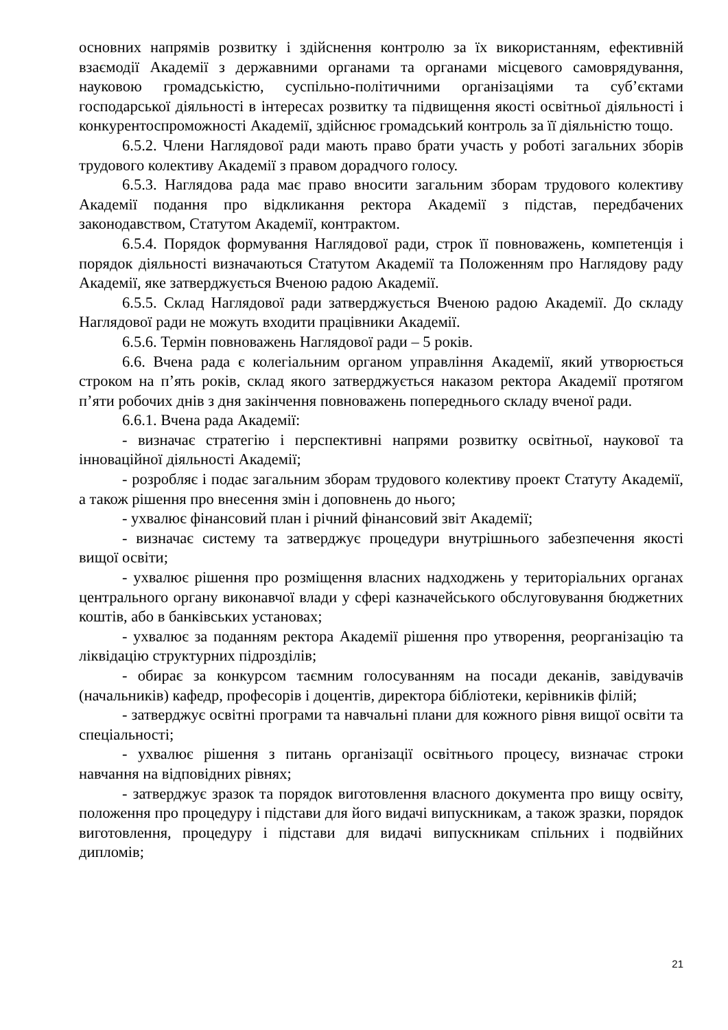основних напрямів розвитку і здійснення контролю за їх використанням, ефективній взаємодії Академії з державними органами та органами місцевого самоврядування, науковою громадськістю, суспільно-політичними організаціями та суб’єктами господарської діяльності в інтересах розвитку та підвищення якості освітньої діяльності і конкурентоспроможності Академії, здійснює громадський контроль за її діяльністю тощо.
6.5.2. Члени Наглядової ради мають право брати участь у роботі загальних зборів трудового колективу Академії з правом дорадчого голосу.
6.5.3. Наглядова рада має право вносити загальним зборам трудового колективу Академії подання про відкликання ректора Академії з підстав, передбачених законодавством, Статутом Академії, контрактом.
6.5.4. Порядок формування Наглядової ради, строк її повноважень, компетенція і порядок діяльності визначаються Статутом Академії та Положенням про Наглядову раду Академії, яке затверджується Вченою радою Академії.
6.5.5. Склад Наглядової ради затверджується Вченою радою Академії. До складу Наглядової ради не можуть входити працівники Академії.
6.5.6. Термін повноважень Наглядової ради – 5 років.
6.6. Вчена рада є колегіальним органом управління Академії, який утворюється строком на п’ять років, склад якого затверджується наказом ректора Академії протягом п’яти робочих днів з дня закінчення повноважень попереднього складу вченої ради.
6.6.1. Вчена рада Академії:
- визначає стратегію і перспективні напрями розвитку освітньої, наукової та інноваційної діяльності Академії;
- розробляє і подає загальним зборам трудового колективу проект Статуту Академії, а також рішення про внесення змін і доповнень до нього;
- ухвалює фінансовий план і річний фінансовий звіт Академії;
- визначає систему та затверджує процедури внутрішнього забезпечення якості вищої освіти;
- ухвалює рішення про розміщення власних надходжень у територіальних органах центрального органу виконавчої влади у сфері казначейського обслуговування бюджетних коштів, або в банківських установах;
- ухвалює за поданням ректора Академії рішення про утворення, реорганізацію та ліквідацію структурних підрозділів;
- обирає за конкурсом таємним голосуванням на посади деканів, завідувачів (начальників) кафедр, професорів і доцентів, директора бібліотеки, керівників філій;
- затверджує освітні програми та навчальні плани для кожного рівня вищої освіти та спеціальності;
- ухвалює рішення з питань організації освітнього процесу, визначає строки навчання на відповідних рівнях;
- затверджує зразок та порядок виготовлення власного документа про вищу освіту, положення про процедуру і підстави для його видачі випускникам, а також зразки, порядок виготовлення, процедуру і підстави для видачі випускникам спільних і подвійних дипломів;
21